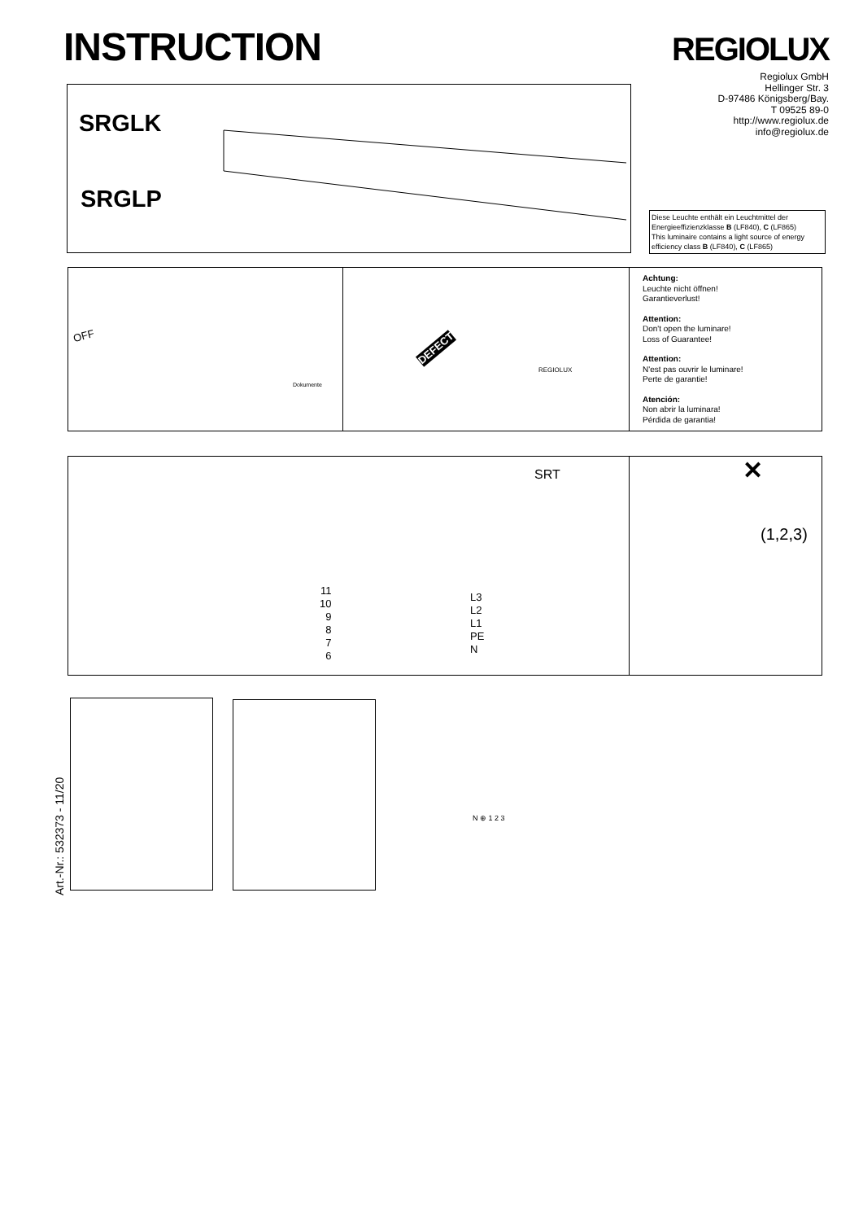INSTRUCTION REGIOLUX
Regiolux GmbH
Hellinger Str. 3
D-97486 Königsberg/Bay.
T 09525 89-0
http://www.regiolux.de
info@regiolux.de
SRGLK
SRGLP
Diese Leuchte enthält ein Leuchtmittel der Energieeffizienzklasse B (LF840), C (LF865)
This luminaire contains a light source of energy efficiency class B (LF840), C (LF865)
OFF
DEFECT
REGIOLUX
Dokumente
Achtung:
Leuchte nicht öffnen!
Garantieverlust!
Attention:
Don't open the luminare!
Loss of Guarantee!
Attention:
N'est pas ouvrir le luminare!
Perte de garantie!
Atención:
Non abrir la luminara!
Pérdida de garantia!
SRT
N ⊕ 1 2 3
11
10
9
8
7
6
L3
L2
L1
PE
N
(1,2,3)
✕
Art.-Nr.: 532373 - 11/20